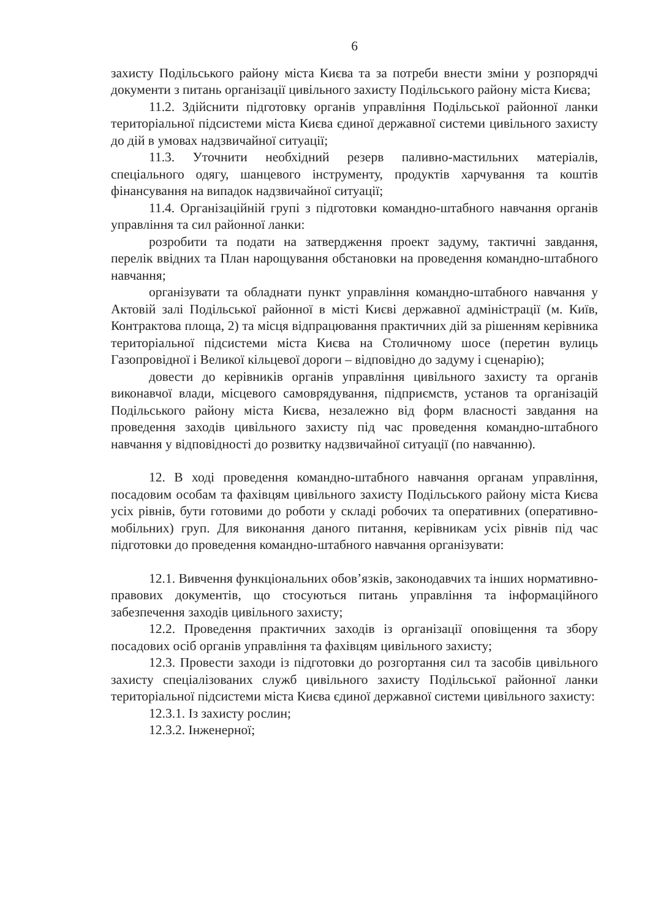6
захисту Подільського району міста Києва та за потреби внести зміни у розпорядчі документи з питань організації цивільного захисту Подільського району міста Києва;
11.2. Здійснити підготовку органів управління Подільської районної ланки територіальної підсистеми міста Києва єдиної державної системи цивільного захисту до дій в умовах надзвичайної ситуації;
11.3. Уточнити необхідний резерв паливно-мастильних матеріалів, спеціального одягу, шанцевого інструменту, продуктів харчування та коштів фінансування на випадок надзвичайної ситуації;
11.4. Організаційній групі з підготовки командно-штабного навчання органів управління та сил районної ланки:
розробити та подати на затвердження проект задуму, тактичні завдання, перелік ввідних та План нарощування обстановки на проведення командно-штабного навчання;
організувати та обладнати пункт управління командно-штабного навчання у Актовій залі Подільської районної в місті Києві державної адміністрації (м. Київ, Контрактова площа, 2) та місця відпрацювання практичних дій за рішенням керівника територіальної підсистеми міста Києва на Столичному шосе (перетин вулиць Газопровідної і Великої кільцевої дороги – відповідно до задуму і сценарію);
довести до керівників органів управління цивільного захисту та органів виконавчої влади, місцевого самоврядування, підприємств, установ та організацій Подільського району міста Києва, незалежно від форм власності завдання на проведення заходів цивільного захисту під час проведення командно-штабного навчання у відповідності до розвитку надзвичайної ситуації (по навчанню).
12. В ході проведення командно-штабного навчання органам управління, посадовим особам та фахівцям цивільного захисту Подільського району міста Києва усіх рівнів, бути готовими до роботи у складі робочих та оперативних (оперативно-мобільних) груп. Для виконання даного питання, керівникам усіх рівнів під час підготовки до проведення командно-штабного навчання організувати:
12.1. Вивчення функціональних обов’язків, законодавчих та інших нормативно-правових документів, що стосуються питань управління та інформаційного забезпечення заходів цивільного захисту;
12.2. Проведення практичних заходів із організації оповіщення та збору посадових осіб органів управління та фахівцям цивільного захисту;
12.3. Провести заходи із підготовки до розгортання сил та засобів цивільного захисту спеціалізованих служб цивільного захисту Подільської районної ланки територіальної підсистеми міста Києва єдиної державної системи цивільного захисту:
12.3.1. Із захисту рослин;
12.3.2. Інженерної;